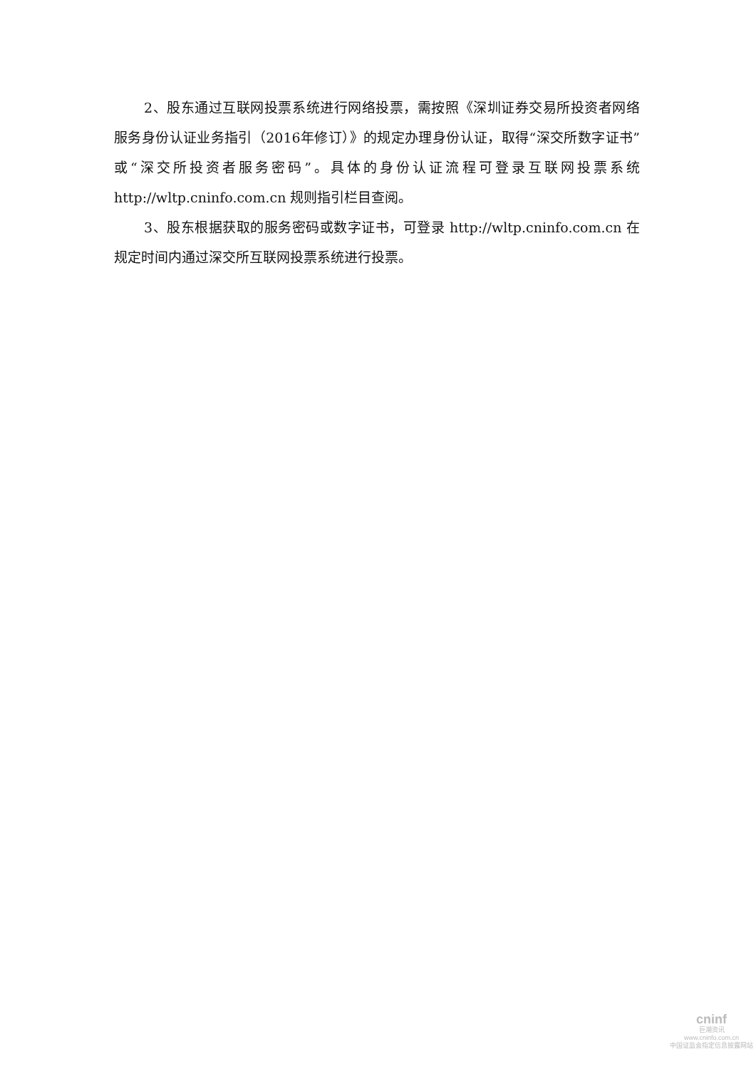2、股东通过互联网投票系统进行网络投票，需按照《深圳证券交易所投资者网络服务身份认证业务指引（2016年修订）》的规定办理身份认证，取得“深交所数字证书”或“深交所投资者服务密码”。具体的身份认证流程可登录互联网投票系统 http://wltp.cninfo.com.cn 规则指引栏目查阅。
3、股东根据获取的服务密码或数字证书，可登录 http://wltp.cninfo.com.cn 在规定时间内通过深交所互联网投票系统进行投票。
cninf
巨潮资讯
www.cninfo.com.cn
中国证监会指定信息披露网站